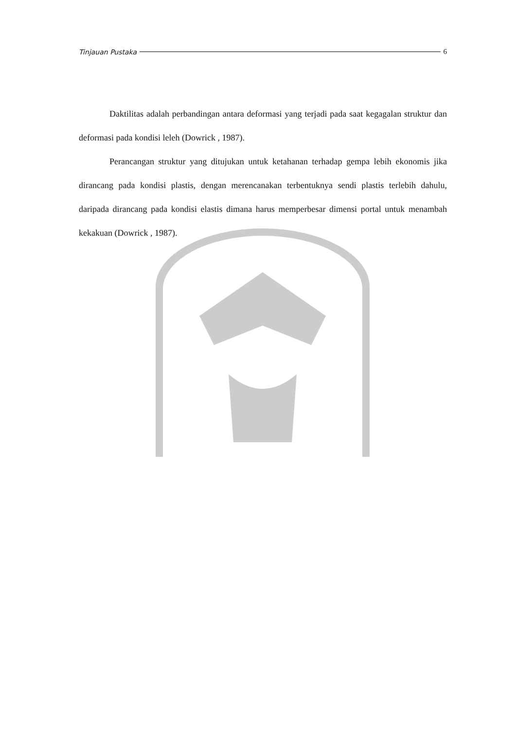Tinjauan Pustaka 6
Daktilitas adalah perbandingan antara deformasi yang terjadi pada saat kegagalan struktur dan deformasi pada kondisi leleh (Dowrick , 1987).
Perancangan struktur yang ditujukan untuk ketahanan terhadap gempa lebih ekonomis jika dirancang pada kondisi plastis, dengan merencanakan terbentuknya sendi plastis terlebih dahulu, daripada dirancang pada kondisi elastis dimana harus memperbesar dimensi portal untuk menambah kekakuan (Dowrick , 1987).